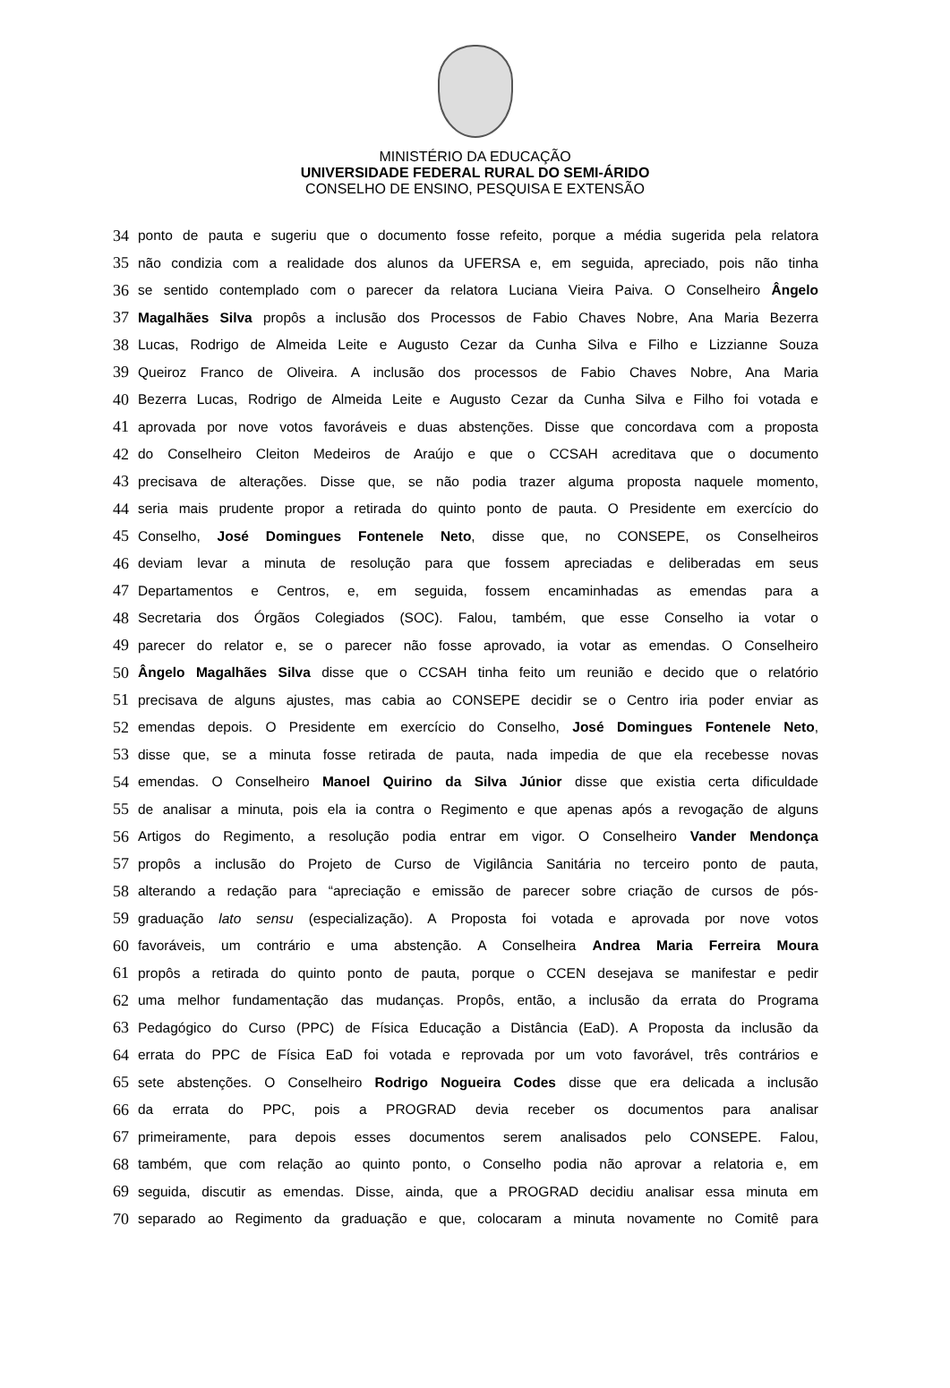MINISTÉRIO DA EDUCAÇÃO
UNIVERSIDADE FEDERAL RURAL DO SEMI-ÁRIDO
CONSELHO DE ENSINO, PESQUISA E EXTENSÃO
34 ponto de pauta e sugeriu que o documento fosse refeito, porque a média sugerida pela relatora
35 não condizia com a realidade dos alunos da UFERSA e, em seguida, apreciado, pois não tinha
36 se sentido contemplado com o parecer da relatora Luciana Vieira Paiva. O Conselheiro Ângelo
37 Magalhães Silva propôs a inclusão dos Processos de Fabio Chaves Nobre, Ana Maria Bezerra
38 Lucas, Rodrigo de Almeida Leite e Augusto Cezar da Cunha Silva e Filho e Lizzianne Souza
39 Queiroz Franco de Oliveira. A inclusão dos processos de Fabio Chaves Nobre, Ana Maria
40 Bezerra Lucas, Rodrigo de Almeida Leite e Augusto Cezar da Cunha Silva e Filho foi votada e
41 aprovada por nove votos favoráveis e duas abstenções. Disse que concordava com a proposta
42 do Conselheiro Cleiton Medeiros de Araújo e que o CCSAH acreditava que o documento
43 precisava de alterações. Disse que, se não podia trazer alguma proposta naquele momento,
44 seria mais prudente propor a retirada do quinto ponto de pauta. O Presidente em exercício do
45 Conselho, José Domingues Fontenele Neto, disse que, no CONSEPE, os Conselheiros
46 deviam levar a minuta de resolução para que fossem apreciadas e deliberadas em seus
47 Departamentos e Centros, e, em seguida, fossem encaminhadas as emendas para a
48 Secretaria dos Órgãos Colegiados (SOC). Falou, também, que esse Conselho ia votar o
49 parecer do relator e, se o parecer não fosse aprovado, ia votar as emendas. O Conselheiro
50 Ângelo Magalhães Silva disse que o CCSAH tinha feito um reunião e decido que o relatório
51 precisava de alguns ajustes, mas cabia ao CONSEPE decidir se o Centro iria poder enviar as
52 emendas depois. O Presidente em exercício do Conselho, José Domingues Fontenele Neto,
53 disse que, se a minuta fosse retirada de pauta, nada impedia de que ela recebesse novas
54 emendas. O Conselheiro Manoel Quirino da Silva Júnior disse que existia certa dificuldade
55 de analisar a minuta, pois ela ia contra o Regimento e que apenas após a revogação de alguns
56 Artigos do Regimento, a resolução podia entrar em vigor. O Conselheiro Vander Mendonça
57 propôs a inclusão do Projeto de Curso de Vigilância Sanitária no terceiro ponto de pauta,
58 alterando a redação para “apreciação e emissão de parecer sobre criação de cursos de pós-
59 graduação lato sensu (especialização). A Proposta foi votada e aprovada por nove votos
60 favoráveis, um contrário e uma abstenção. A Conselheira Andrea Maria Ferreira Moura
61 propôs a retirada do quinto ponto de pauta, porque o CCEN desejava se manifestar e pedir
62 uma melhor fundamentação das mudanças. Propôs, então, a inclusão da errata do Programa
63 Pedagógico do Curso (PPC) de Física Educação a Distância (EaD). A Proposta da inclusão da
64 errata do PPC de Física EaD foi votada e reprovada por um voto favorável, três contrários e
65 sete abstenções. O Conselheiro Rodrigo Nogueira Codes disse que era delicada a inclusão
66 da errata do PPC, pois a PROGRAD devia receber os documentos para analisar
67 primeiramente, para depois esses documentos serem analisados pelo CONSEPE. Falou,
68 também, que com relação ao quinto ponto, o Conselho podia não aprovar a relatoria e, em
69 seguida, discutir as emendas. Disse, ainda, que a PROGRAD decidiu analisar essa minuta em
70 separado ao Regimento da graduação e que, colocaram a minuta novamente no Comitê para